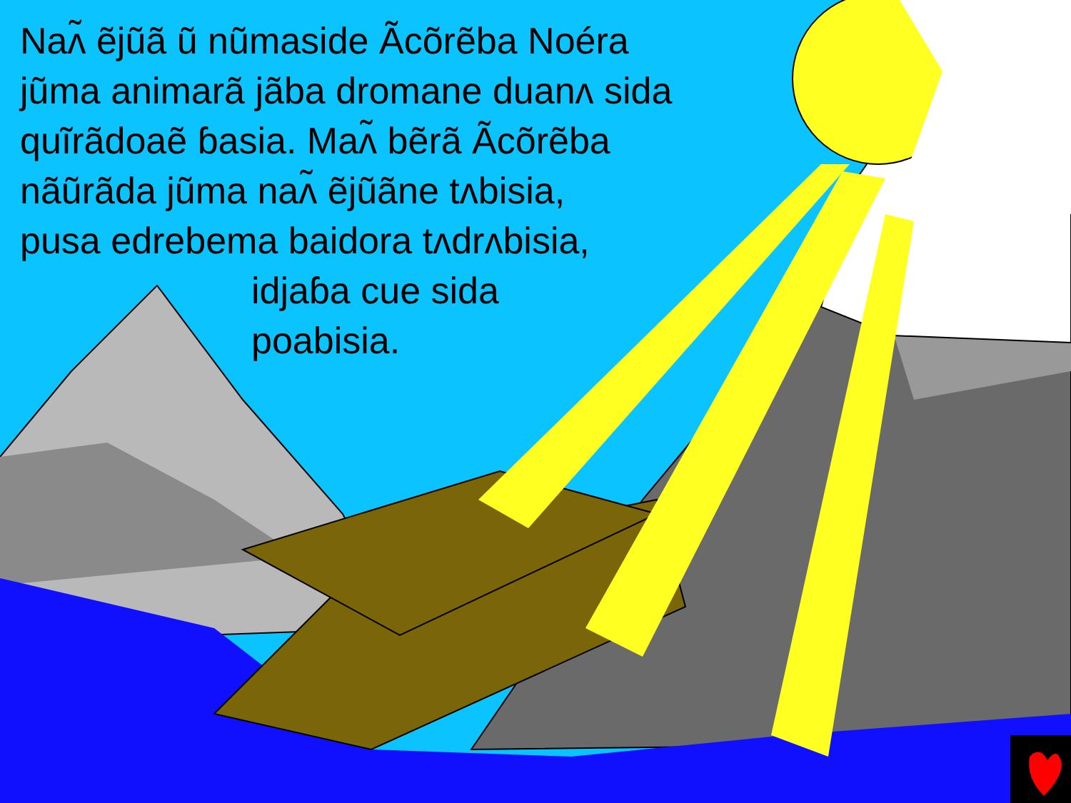Naʌ̃ ẽjũã ũ nũmaside Ãcõrẽba Noéra
jũma animarã jãba dromane duanʌ sidа
quĩrãdoaẽ ɓasia. Maʌ̃ bẽrã Ãcõrẽba
nãũrãda jũma naʌ̃ ẽjũãne tʌbisia,
pusa edrebema baidora tʌdrʌbisia,
idjaɓa cue sida
poabisia.